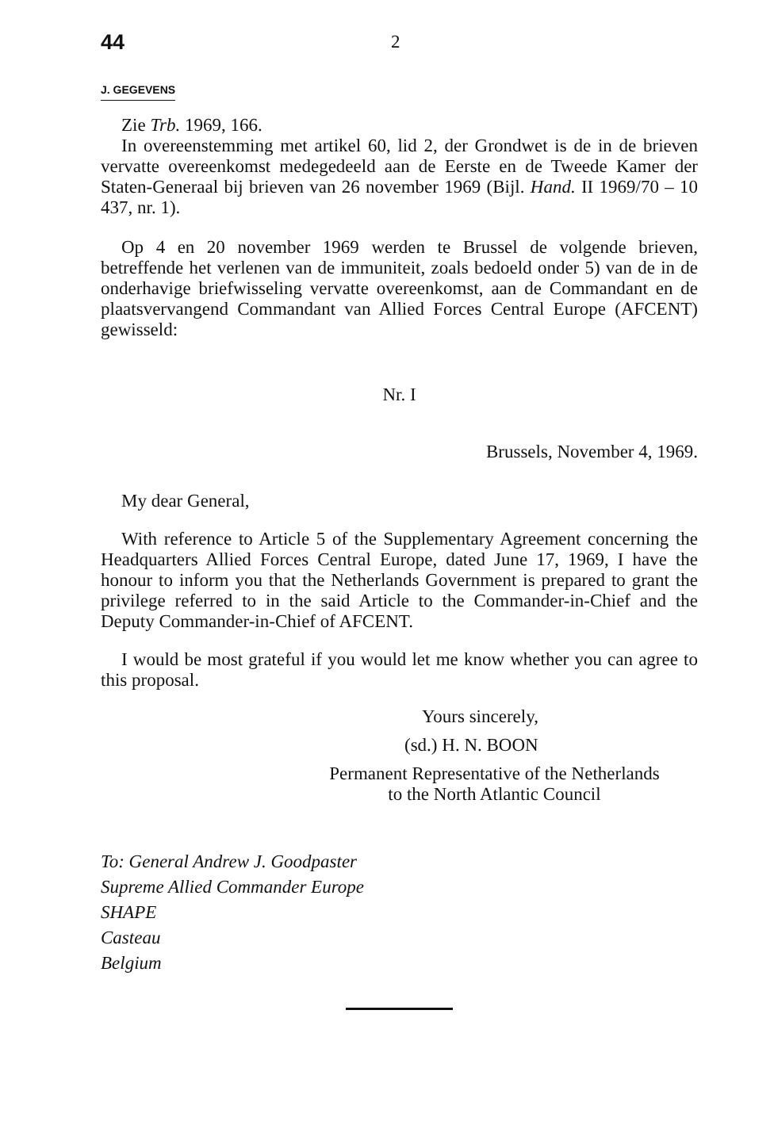44 2
J. GEGEVENS
Zie Trb. 1969, 166.
In overeenstemming met artikel 60, lid 2, der Grondwet is de in de brieven vervatte overeenkomst medegedeeld aan de Eerste en de Tweede Kamer der Staten-Generaal bij brieven van 26 november 1969 (Bijl. Hand. II 1969/70 – 10 437, nr. 1).
Op 4 en 20 november 1969 werden te Brussel de volgende brieven, betreffende het verlenen van de immuniteit, zoals bedoeld onder 5) van de in de onderhavige briefwisseling vervatte overeenkomst, aan de Commandant en de plaatsvervangend Commandant van Allied Forces Central Europe (AFCENT) gewisseld:
Nr. I
Brussels, November 4, 1969.
My dear General,
With reference to Article 5 of the Supplementary Agreement concerning the Headquarters Allied Forces Central Europe, dated June 17, 1969, I have the honour to inform you that the Netherlands Government is prepared to grant the privilege referred to in the said Article to the Commander-in-Chief and the Deputy Commander-in-Chief of AFCENT.
I would be most grateful if you would let me know whether you can agree to this proposal.
Yours sincerely,
(sd.) H. N. BOON
Permanent Representative of the Netherlands
to the North Atlantic Council
To: General Andrew J. Goodpaster
Supreme Allied Commander Europe
SHAPE
Casteau
Belgium